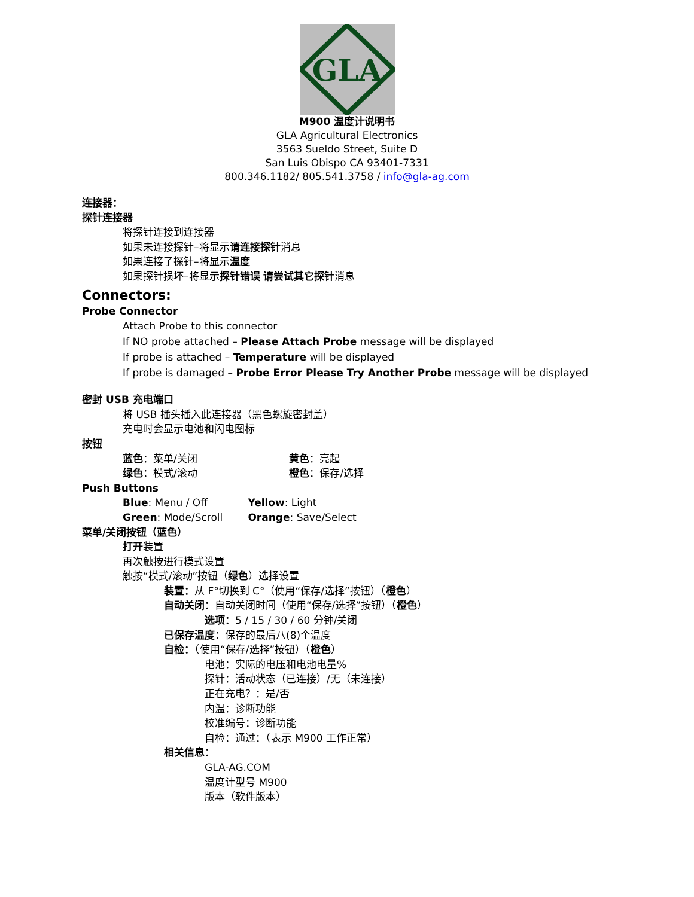GLA
M900 温度计说明书
GLA Agricultural Electronics
3563 Sueldo Street, Suite D
San Luis Obispo CA 93401-7331
800.346.1182/ 805.541.3758 / info@gla-ag.com
连接器：
探针连接器
将探针连接到连接器
如果未连接探针–将显示请连接探针消息
如果连接了探针–将显示温度
如果探针损坏–将显示探针错误 请尝试其它探针消息
Connectors:
Probe Connector
Attach Probe to this connector
If NO probe attached – Please Attach Probe message will be displayed
If probe is attached – Temperature will be displayed
If probe is damaged – Probe Error Please Try Another Probe message will be displayed
密封 USB 充电端口
将 USB 插头插入此连接器（黑色螺旋密封盖）
充电时会显示电池和闪电图标
按钮
蓝色：菜单/关闭 黄色：亮起
绿色：模式/滚动 橙色：保存/选择
Push Buttons
Blue: Menu / Off Yellow: Light
Green: Mode/Scroll Orange: Save/Select
菜单/关闭按钮（蓝色）
打开装置
再次触按进行模式设置
触按“模式/滚动”按钮（绿色）选择设置
装置：从 F°切换到 C°（使用“保存/选择”按钮）（橙色）
自动关闭：自动关闭时间（使用“保存/选择”按钮）（橙色）
选项：5 / 15 / 30 / 60 分钟/关闭
已保存温度：保存的最后八(8)个温度
自检：（使用“保存/选择”按钮）（橙色）
电池：实际的电压和电池电量%
探针：活动状态（已连接）/无（未连接）
正在充电？：是/否
内温：诊断功能
校准编号：诊断功能
自检：通过：（表示 M900 工作正常）
相关信息：
GLA-AG.COM
温度计型号 M900
版本（软件版本）